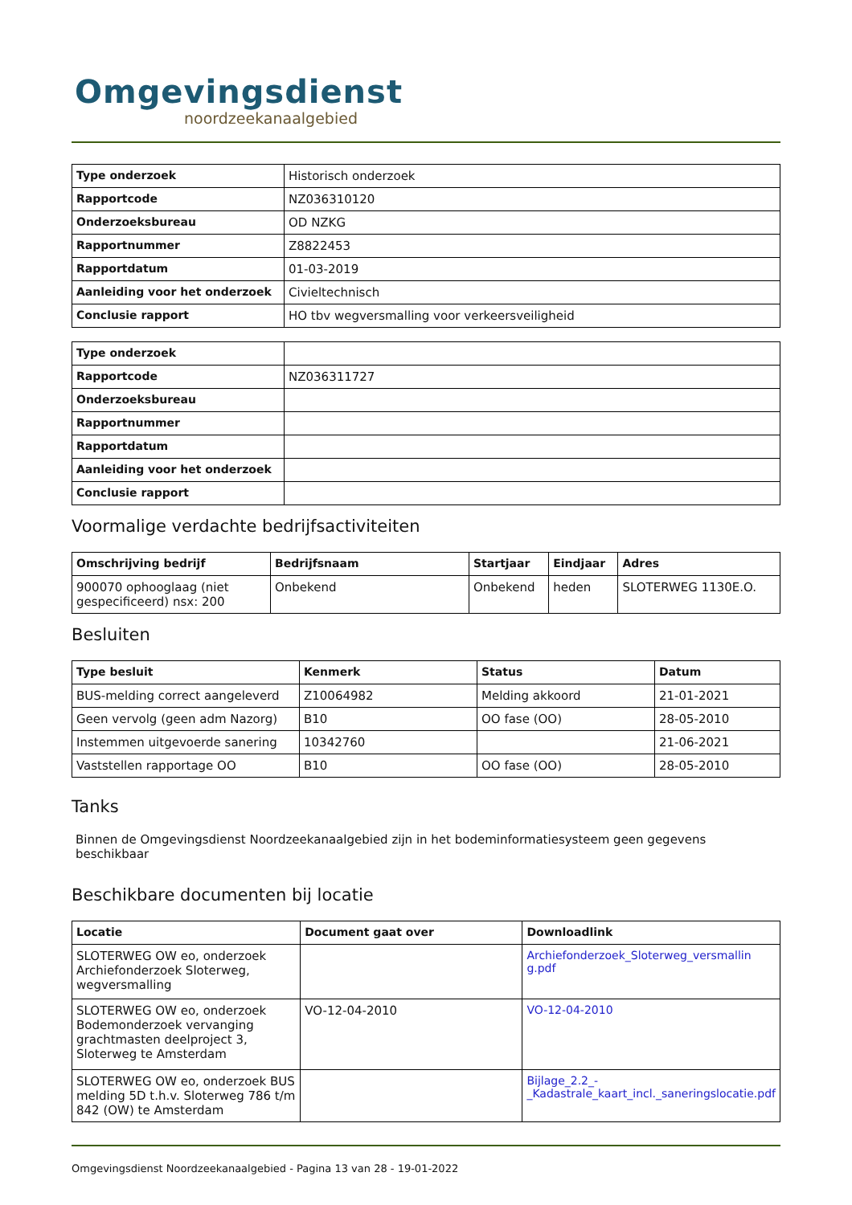Omgevingsdienst
noordzeekanaalgebied
| Type onderzoek | Historisch onderzoek |
| Rapportcode | NZ036310120 |
| Onderzoeksbureau | OD NZKG |
| Rapportnummer | Z8822453 |
| Rapportdatum | 01-03-2019 |
| Aanleiding voor het onderzoek | Civieltechnisch |
| Conclusie rapport | HO tbv wegversmalling voor verkeersveiligheid |
| Type onderzoek | |
| Rapportcode | NZ036311727 |
| Onderzoeksbureau | |
| Rapportnummer | |
| Rapportdatum | |
| Aanleiding voor het onderzoek | |
| Conclusie rapport | |
Voormalige verdachte bedrijfsactiviteiten
| Omschrijving bedrijf | Bedrijfsnaam | Startjaar | Eindjaar | Adres |
| --- | --- | --- | --- | --- |
| 900070 ophooglaag (niet gespecificeerd) nsx: 200 | Onbekend | Onbekend | heden | SLOTERWEG 1130E.O. |
Besluiten
| Type besluit | Kenmerk | Status | Datum |
| --- | --- | --- | --- |
| BUS-melding correct aangeleverd | Z10064982 | Melding akkoord | 21-01-2021 |
| Geen vervolg (geen adm Nazorg) | B10 | OO fase (OO) | 28-05-2010 |
| Instemmen uitgevoerde sanering | 10342760 | | 21-06-2021 |
| Vaststellen rapportage OO | B10 | OO fase (OO) | 28-05-2010 |
Tanks
Binnen de Omgevingsdienst Noordzeekanaalgebied zijn in het bodeminformatiesysteem geen gegevens beschikbaar
Beschikbare documenten bij locatie
| Locatie | Document gaat over | Downloadlink |
| --- | --- | --- |
| SLOTERWEG OW eo, onderzoek Archiefonderzoek Sloterweg, wegversmalling | | Archiefonderzoek_Sloterweg_versmallin g.pdf |
| SLOTERWEG OW eo, onderzoek Bodemonderzoek vervanging grachtmasten deelproject 3, Sloterweg te Amsterdam | VO-12-04-2010 | VO-12-04-2010 |
| SLOTERWEG OW eo, onderzoek BUS melding 5D t.h.v. Sloterweg 786 t/m 842 (OW) te Amsterdam | | Bijlage_2.2_-_Kadastrale_kaart_incl._saneringslocatie.pdf |
Omgevingsdienst Noordzeekanaalgebied - Pagina 13 van 28 - 19-01-2022